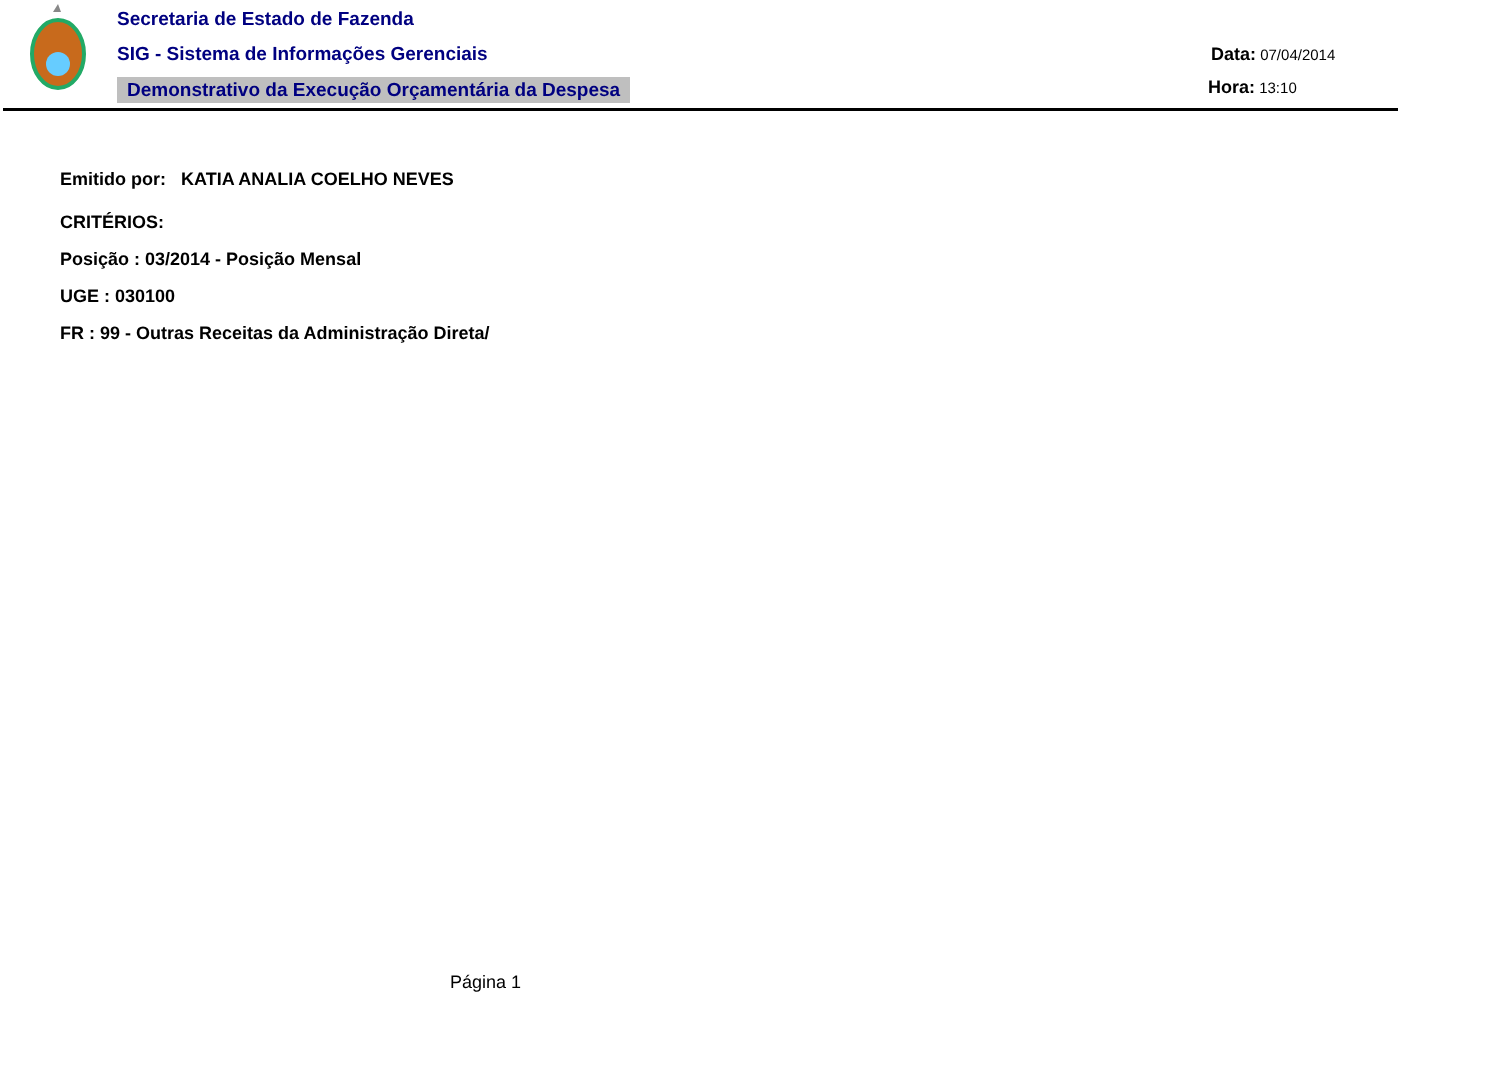Secretaria de Estado de Fazenda
SIG - Sistema de Informações Gerenciais
Demonstrativo da Execução Orçamentária da Despesa
Data: 07/04/2014
Hora: 13:10
Emitido por: KATIA ANALIA COELHO NEVES
CRITÉRIOS:
Posição : 03/2014 - Posição Mensal
UGE : 030100
FR : 99 - Outras Receitas da Administração Direta/
Página 1